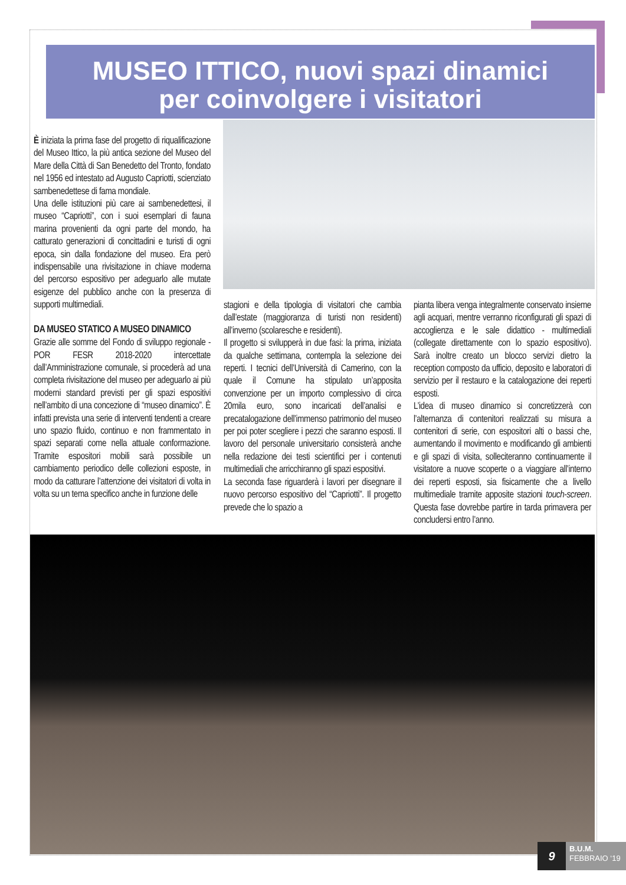MUSEO ITTICO, nuovi spazi dinamici
per coinvolgere i visitatori
È iniziata la prima fase del progetto di riqualificazione del Museo Ittico, la più antica sezione del Museo del Mare della Città di San Benedetto del Tronto, fondato nel 1956 ed intestato ad Augusto Capriotti, scienziato sambenedettese di fama mondiale.
Una delle istituzioni più care ai sambenedettesi, il museo “Capriotti”, con i suoi esemplari di fauna marina provenienti da ogni parte del mondo, ha catturato generazioni di concittadini e turisti di ogni epoca, sin dalla fondazione del museo. Era però indispensabile una rivisitazione in chiave moderna del percorso espositivo per adeguarlo alle mutate esigenze del pubblico anche con la presenza di supporti multimediali.
DA MUSEO STATICO A MUSEO DINAMICO
Grazie alle somme del Fondo di sviluppo regionale - POR FESR 2018-2020 intercettate dall’Amministrazione comunale, si procederà ad una completa rivisitazione del museo per adeguarlo ai più moderni standard previsti per gli spazi espositivi nell’ambito di una concezione di “museo dinamico”. È infatti prevista una serie di interventi tendenti a creare uno spazio fluido, continuo e non frammentato in spazi separati come nella attuale conformazione. Tramite espositori mobili sarà possibile un cambiamento periodico delle collezioni esposte, in modo da catturare l’attenzione dei visitatori di volta in volta su un tema specifico anche in funzione delle
stagioni e della tipologia di visitatori che cambia dall’estate (maggioranza di turisti non residenti) all’inverno (scolaresche e residenti).
Il progetto si svilupperà in due fasi: la prima, iniziata da qualche settimana, contempla la selezione dei reperti. I tecnici dell’Università di Camerino, con la quale il Comune ha stipulato un’apposita convenzione per un importo complessivo di circa 20mila euro, sono incaricati dell’analisi e precatalogazione dell’immenso patrimonio del museo per poi poter scegliere i pezzi che saranno esposti. Il lavoro del personale universitario consisterà anche nella redazione dei testi scientifici per i contenuti multimediali che arricchiranno gli spazi espositivi.
La seconda fase riguarderà i lavori per disegnare il nuovo percorso espositivo del “Capriotti”. Il progetto prevede che lo spazio a
pianta libera venga integralmente conservato insieme agli acquari, mentre verranno riconfigurati gli spazi di accoglienza e le sale didattico - multimediali (collegate direttamente con lo spazio espositivo). Sarà inoltre creato un blocco servizi dietro la reception composto da ufficio, deposito e laboratori di servizio per il restauro e la catalogazione dei reperti esposti.
L’idea di museo dinamico si concretizzerà con l’alternanza di contenitori realizzati su misura a contenitori di serie, con espositori alti o bassi che, aumentando il movimento e modificando gli ambienti e gli spazi di visita, solleciteranno continuamente il visitatore a nuove scoperte o a viaggiare all’interno dei reperti esposti, sia fisicamente che a livello multimediale tramite apposite stazioni touch-screen. Questa fase dovrebbe partire in tarda primavera per concludersi entro l’anno.
9
B.U.M.
FEBBRAIO ‘19